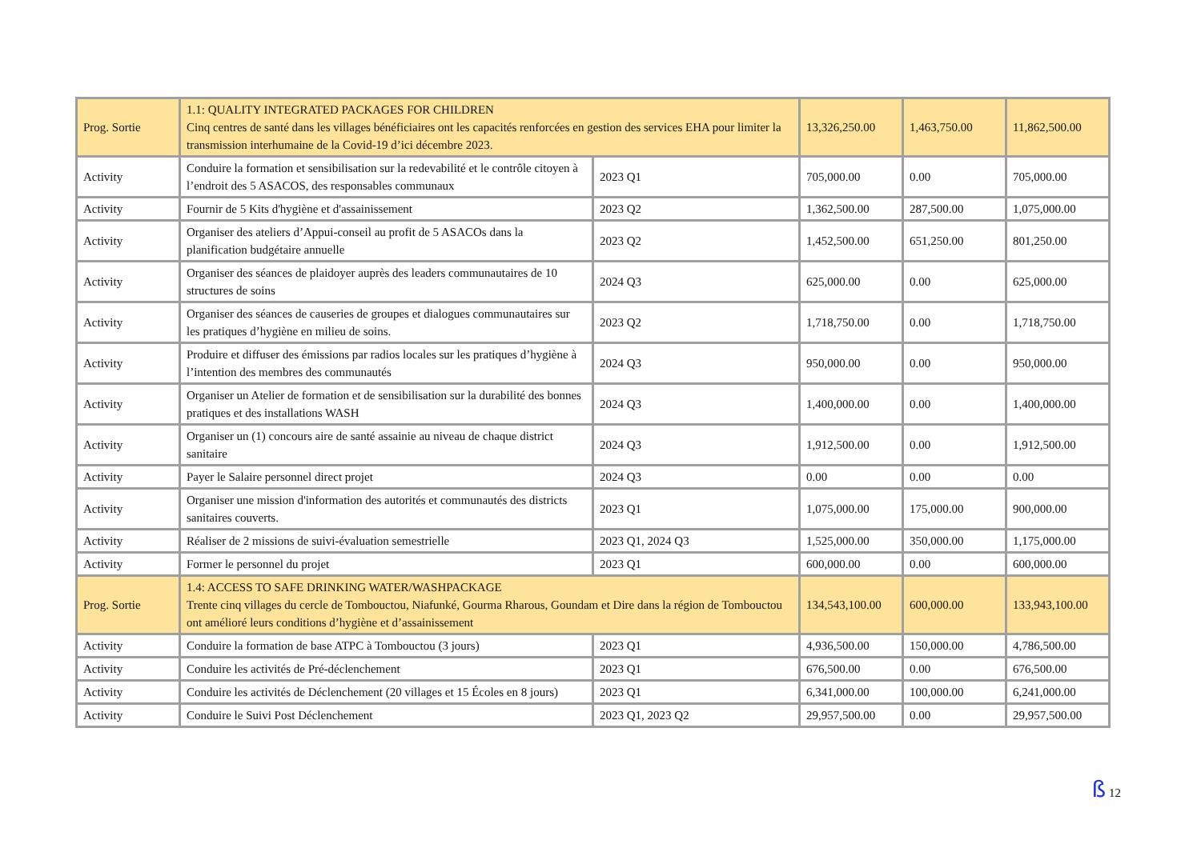| Prog. Sortie | 1.1: QUALITY INTEGRATED PACKAGES FOR CHILDREN Cinq centres de santé dans les villages bénéficiaires ont les capacités renforcées en gestion des services EHA pour limiter la transmission interhumaine de la Covid-19 d’ici décembre 2023. | | 13,326,250.00 | 1,463,750.00 | 11,862,500.00 |
| Activity | Conduire la formation et sensibilisation sur la redevabilité et le contrôle citoyen à l’endroit des 5 ASACOS, des responsables communaux | 2023 Q1 | 705,000.00 | 0.00 | 705,000.00 |
| Activity | Fournir de 5 Kits d'hygiène et d'assainissement | 2023 Q2 | 1,362,500.00 | 287,500.00 | 1,075,000.00 |
| Activity | Organiser des ateliers d’Appui-conseil au profit de 5 ASACOs dans la planification budgétaire annuelle | 2023 Q2 | 1,452,500.00 | 651,250.00 | 801,250.00 |
| Activity | Organiser des séances de plaidoyer auprès des leaders communautaires de 10 structures de soins | 2024 Q3 | 625,000.00 | 0.00 | 625,000.00 |
| Activity | Organiser des séances de causeries de groupes et dialogues communautaires sur les pratiques d’hygiène en milieu de soins. | 2023 Q2 | 1,718,750.00 | 0.00 | 1,718,750.00 |
| Activity | Produire et diffuser des émissions par radios locales sur les pratiques d’hygiène à l’intention des membres des communautés | 2024 Q3 | 950,000.00 | 0.00 | 950,000.00 |
| Activity | Organiser un Atelier de formation et de sensibilisation sur la durabilité des bonnes pratiques et des installations WASH | 2024 Q3 | 1,400,000.00 | 0.00 | 1,400,000.00 |
| Activity | Organiser un (1) concours aire de santé assainie au niveau de chaque district sanitaire | 2024 Q3 | 1,912,500.00 | 0.00 | 1,912,500.00 |
| Activity | Payer le Salaire personnel direct projet | 2024 Q3 | 0.00 | 0.00 | 0.00 |
| Activity | Organiser une mission d'information des autorités et communautés des districts sanitaires couverts. | 2023 Q1 | 1,075,000.00 | 175,000.00 | 900,000.00 |
| Activity | Réaliser de 2 missions de suivi-évaluation semestrielle | 2023 Q1, 2024 Q3 | 1,525,000.00 | 350,000.00 | 1,175,000.00 |
| Activity | Former le personnel du projet | 2023 Q1 | 600,000.00 | 0.00 | 600,000.00 |
| Prog. Sortie | 1.4: ACCESS TO SAFE DRINKING WATER/WASHPACKAGE Trente cinq villages du cercle de Tombouctou, Niafunké, Gourma Rharous, Goundam et Dire dans la région de Tombouctou ont amélioré leurs conditions d’hygiène et d’assainissement | | 134,543,100.00 | 600,000.00 | 133,943,100.00 |
| Activity | Conduire la formation de base ATPC à Tombouctou (3 jours) | 2023 Q1 | 4,936,500.00 | 150,000.00 | 4,786,500.00 |
| Activity | Conduire les activités de Pré-déclenchement | 2023 Q1 | 676,500.00 | 0.00 | 676,500.00 |
| Activity | Conduire les activités de Déclenchement (20 villages et 15 Écoles en 8 jours) | 2023 Q1 | 6,341,000.00 | 100,000.00 | 6,241,000.00 |
| Activity | Conduire le Suivi Post Déclenchement | 2023 Q1, 2023 Q2 | 29,957,500.00 | 0.00 | 29,957,500.00 |
ß 12